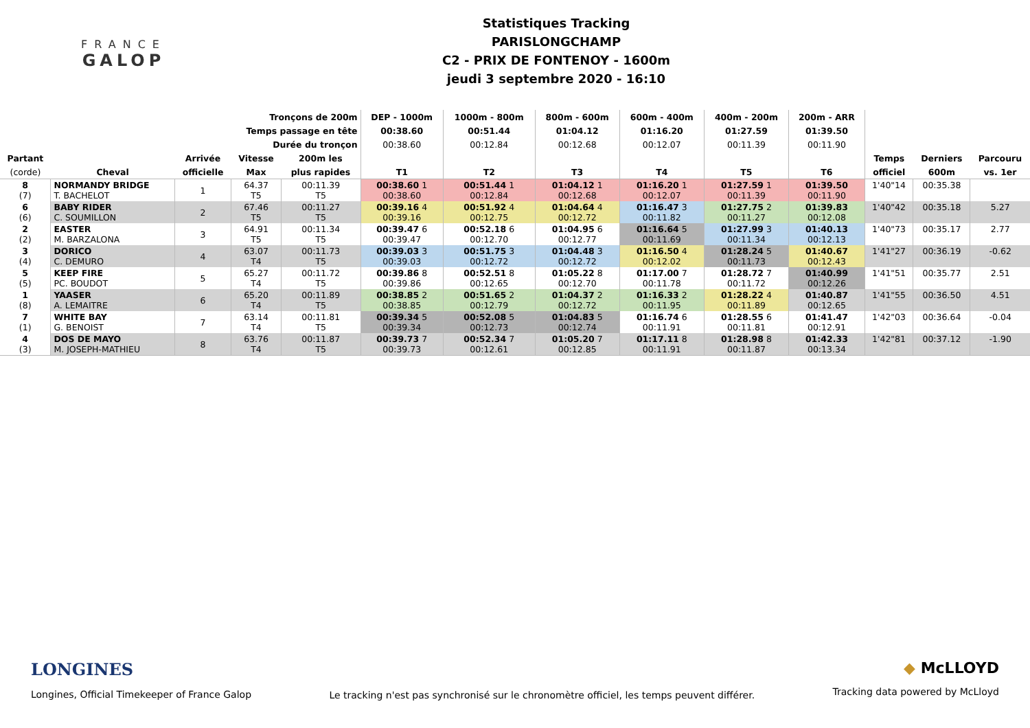FRANCE
GALOP
Statistiques Tracking
PARISLONGCHAMP
C2 - PRIX DE FONTENOY - 1600m
jeudi 3 septembre 2020 - 16:10
| Tronçons de 200m | | | | | DEP - 1000m | 1000m - 800m | 800m - 600m | 600m - 400m | 400m - 200m | 200m - ARR | | | |
| Temps passage en tête | | | | | 00:38.60 | 00:51.44 | 01:04.12 | 01:16.20 | 01:27.59 | 01:39.50 | | | |
| Durée du tronçon | | | | | 00:38.60 | 00:12.84 | 00:12.68 | 00:12.07 | 00:11.39 | 00:11.90 | | | |
| Partant | | Arrivée | Vitesse | 200m les | | | | | | | Temps | Derniers | Parcouru |
| (corde) | Cheval | officielle | Max | plus rapides | T1 | T2 | T3 | T4 | T5 | T6 | officiel | 600m | vs. 1er |
| 8 (7) | NORMANDY BRIDGE T. BACHELOT | 1 | 64.37 T5 | 00:11.39 T5 | 00:38.60 1 00:38.60 | 00:51.44 1 00:12.84 | 01:04.12 1 00:12.68 | 01:16.20 1 00:12.07 | 01:27.59 1 00:11.39 | 01:39.50 00:11.90 | 1'40"14 | 00:35.38 | |
| 6 (6) | BABY RIDER C. SOUMILLON | 2 | 67.46 T5 | 00:11.27 T5 | 00:39.16 4 00:39.16 | 00:51.92 4 00:12.75 | 01:04.64 4 00:12.72 | 01:16.47 3 00:11.82 | 01:27.75 2 00:11.27 | 01:39.83 00:12.08 | 1'40"42 | 00:35.18 | 5.27 |
| 2 (2) | EASTER M. BARZALONA | 3 | 64.91 T5 | 00:11.34 T5 | 00:39.47 6 00:39.47 | 00:52.18 6 00:12.70 | 01:04.95 6 00:12.77 | 01:16.64 5 00:11.69 | 01:27.99 3 00:11.34 | 01:40.13 00:12.13 | 1'40"73 | 00:35.17 | 2.77 |
| 3 (4) | DORICO C. DEMURO | 4 | 63.07 T4 | 00:11.73 T5 | 00:39.03 3 00:39.03 | 00:51.75 3 00:12.72 | 01:04.48 3 00:12.72 | 01:16.50 4 00:12.02 | 01:28.24 5 00:11.73 | 01:40.67 00:12.43 | 1'41"27 | 00:36.19 | -0.62 |
| 5 (5) | KEEP FIRE PC. BOUDOT | 5 | 65.27 T4 | 00:11.72 T5 | 00:39.86 8 00:39.86 | 00:52.51 8 00:12.65 | 01:05.22 8 00:12.70 | 01:17.00 7 00:11.78 | 01:28.72 7 00:11.72 | 01:40.99 00:12.26 | 1'41"51 | 00:35.77 | 2.51 |
| 1 (8) | YAASER A. LEMAITRE | 6 | 65.20 T4 | 00:11.89 T5 | 00:38.85 2 00:38.85 | 00:51.65 2 00:12.79 | 01:04.37 2 00:12.72 | 01:16.33 2 00:11.95 | 01:28.22 4 00:11.89 | 01:40.87 00:12.65 | 1'41"55 | 00:36.50 | 4.51 |
| 7 (1) | WHITE BAY G. BENOIST | 7 | 63.14 T4 | 00:11.81 T5 | 00:39.34 5 00:39.34 | 00:52.08 5 00:12.73 | 01:04.83 5 00:12.74 | 01:16.74 6 00:11.91 | 01:28.55 6 00:11.81 | 01:41.47 00:12.91 | 1'42"03 | 00:36.64 | -0.04 |
| 4 (3) | DOS DE MAYO M. JOSEPH-MATHIEU | 8 | 63.76 T4 | 00:11.87 T5 | 00:39.73 7 00:39.73 | 00:52.34 7 00:12.61 | 01:05.20 7 00:12.85 | 01:17.11 8 00:11.91 | 01:28.98 8 00:11.87 | 01:42.33 00:13.34 | 1'42"81 | 00:37.12 | -1.90 |
LONGINES
Longines, Official Timekeeper of France Galop
Le tracking n'est pas synchronisé sur le chronomètre officiel, les temps peuvent différer.
◆ McLLOYD
Tracking data powered by McLloyd